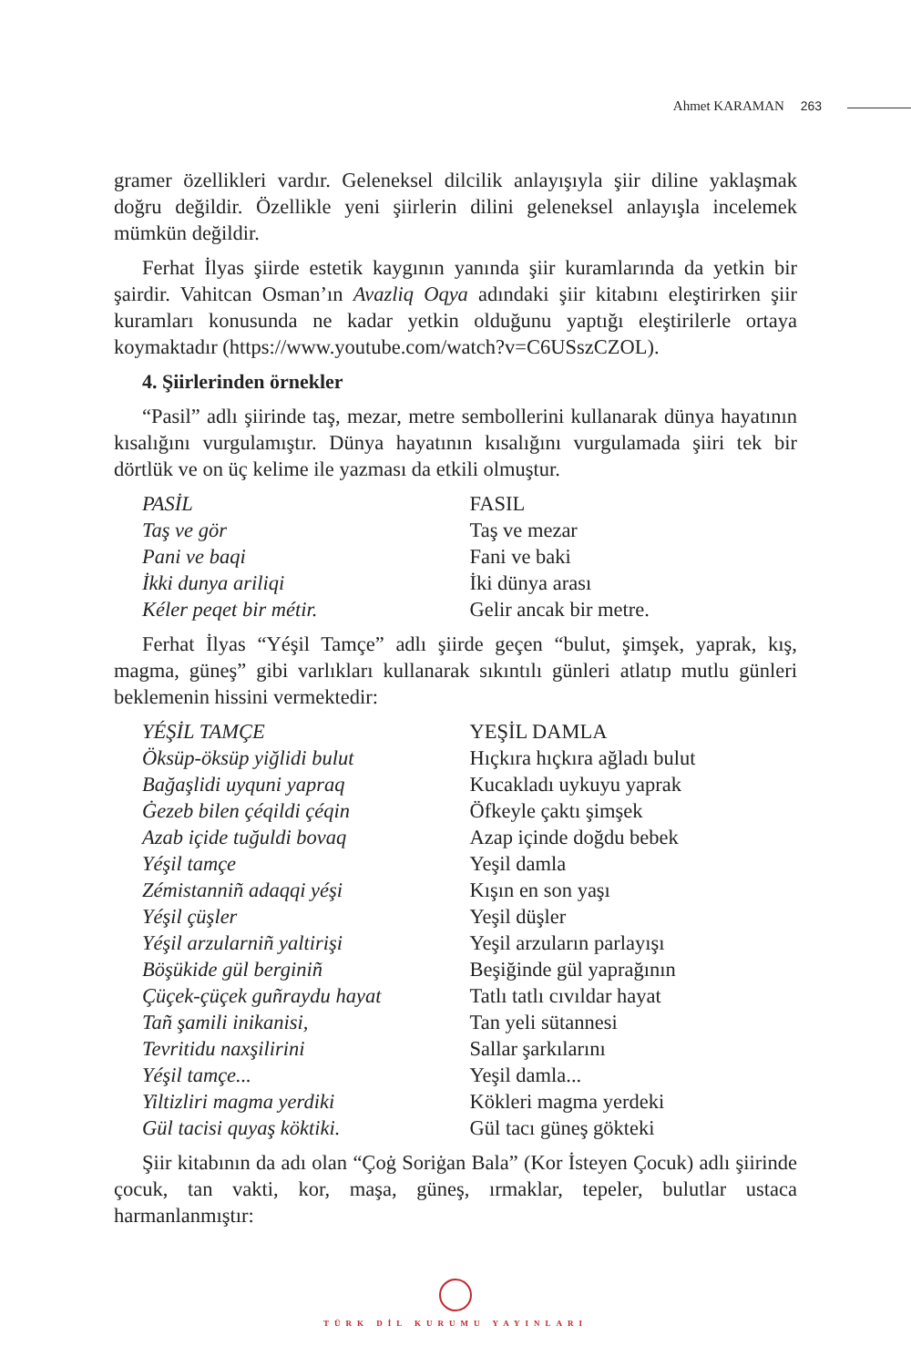Ahmet KARAMAN 263
gramer özellikleri vardır. Geleneksel dilcilik anlayışıyla şiir diline yaklaşmak doğru değildir. Özellikle yeni şiirlerin dilini geleneksel anlayışla incelemek mümkün değildir.
Ferhat İlyas şiirde estetik kaygının yanında şiir kuramlarında da yetkin bir şairdir. Vahitcan Osman’ın Avazliq Oqya adındaki şiir kitabını eleştirirken şiir kuramları konusunda ne kadar yetkin olduğunu yaptığı eleştirilerle ortaya koymaktadır (https://www.youtube.com/watch?v=C6USszCZOL).
4. Şiirlerinden örnekler
“Pasil” adlı şiirinde taş, mezar, metre sembollerini kullanarak dünya hayatının kısalığını vurgulamıştır. Dünya hayatının kısalığını vurgulamada şiiri tek bir dörtlük ve on üç kelime ile yazması da etkili olmuştur.
PASİL
Taş ve gör
Pani ve baqi
İkki dunya ariliqi
Kéler peqet bir métir.
FASIL
Taş ve mezar
Fani ve baki
İki dünya arası
Gelir ancak bir metre.
Ferhat İlyas “Yéşil Tamçe” adlı şiirde geçen “bulut, şimşek, yaprak, kış, magma, güneş” gibi varlıkları kullanarak sıkıntılı günleri atlatıp mutlu günleri beklemenin hissini vermektedir:
YÉŞİL TAMÇE
Öksüp-öksüp yiğlidi bulut
Bağaşlidi uyquni yapraq
Ġezeb bilen çéqildi çéqin
Azab içide tuğuldi bovaq
Yéşil tamçe
Zémistanniñ adaqqi yéşi
Yéşil çüşler
Yéşil arzularniñ yaltirişi
Böşükide gül berginiñ
Çüçek-çüçek guñraydu hayat
Tañ şamili inikanisi,
Tevritidu naxşilirini
Yéşil tamçe...
Yiltizliri magma yerdiki
Gül tacisi quyaş köktiki.
YEŞİL DAMLA
Hıçkıra hıçkıra ağladı bulut
Kucakladı uykuyu yaprak
Öfkeyle çaktı şimşek
Azap içinde doğdu bebek
Yeşil damla
Kışın en son yaşı
Yeşil düşler
Yeşil arzuların parlayışı
Beşiğinde gül yaprağının
Tatlı tatlı cıvıldar hayat
Tan yeli sütannesi
Sallar şarkılarını
Yeşil damla...
Kökleri magma yerdeki
Gül tacı güneş gökteki
Şiir kitabının da adı olan “Çoġ Soriġan Bala” (Kor İsteyen Çocuk) adlı şiirinde çocuk, tan vakti, kor, maşa, güneş, ırmaklar, tepeler, bulutlar ustaca harmanlanmıştır:
TÜRK DİL KURUMU YAYINLARI